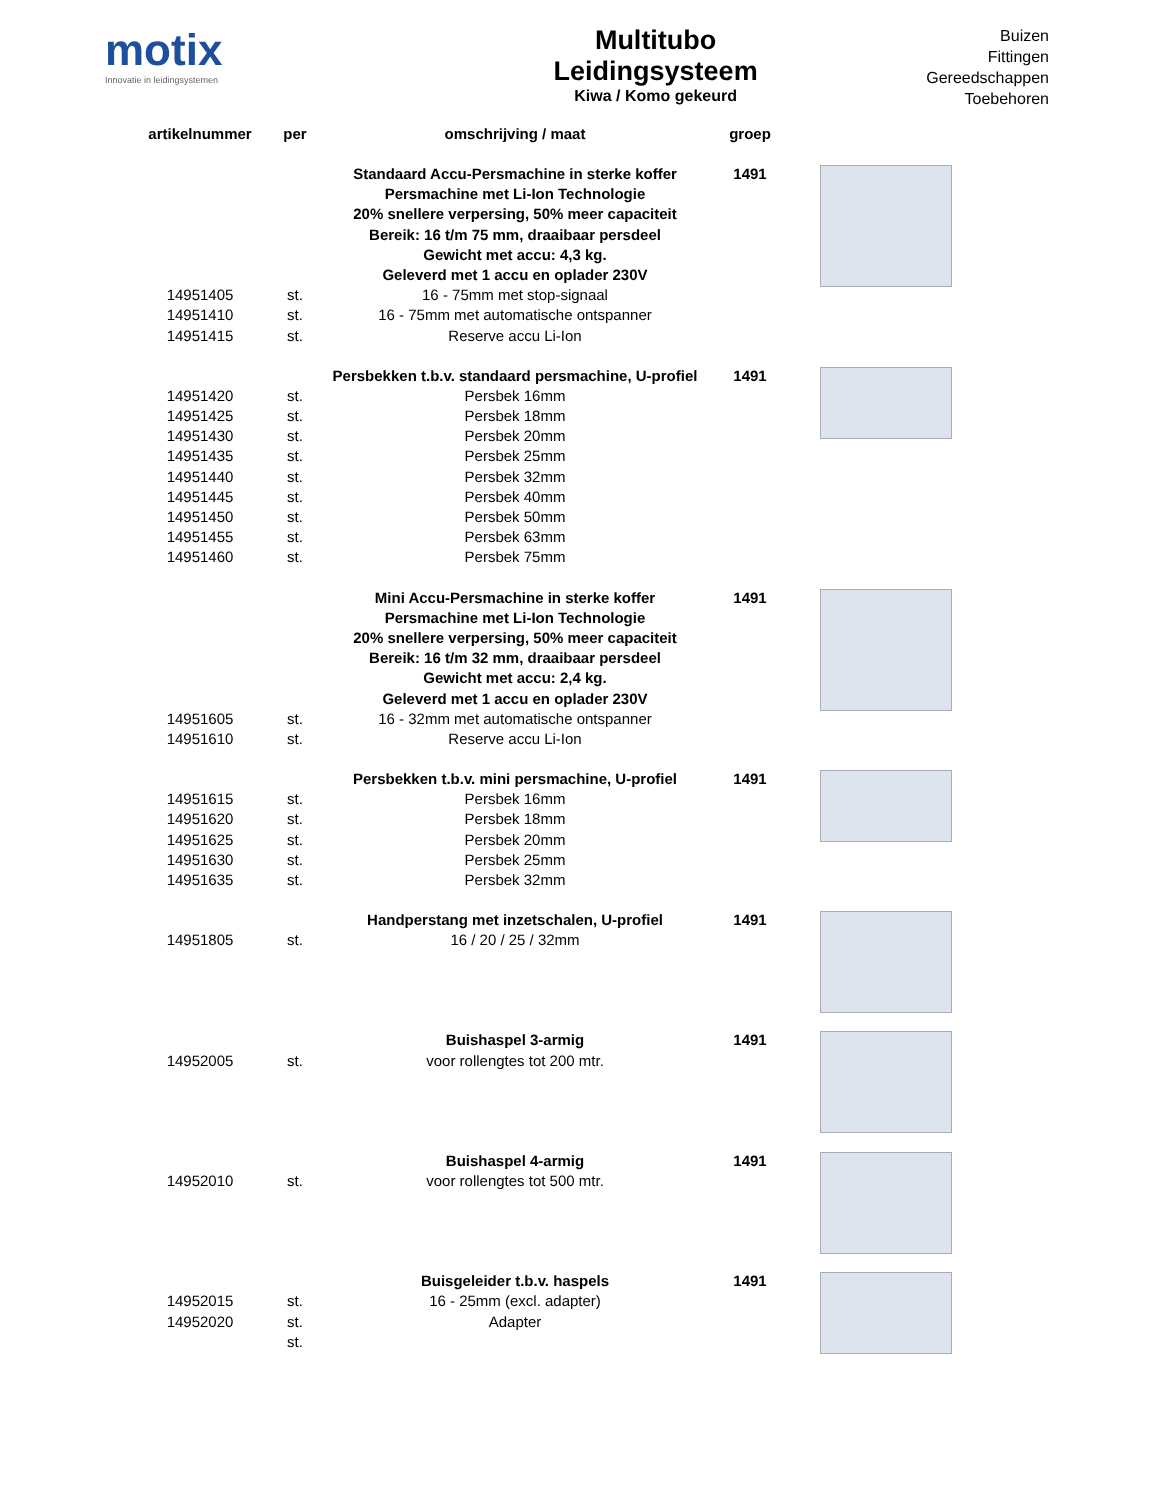motix
Innovatie in leidingsystemen
Multitubo
Leidingsysteem
Kiwa / Komo gekeurd
Buizen
Fittingen
Gereedschappen
Toebehoren
| artikelnummer | per | omschrijving / maat | groep | |
| --- | --- | --- | --- | --- |
| | | Standaard Accu-Persmachine in sterke koffer | 1491 | |
| | | Persmachine met Li-Ion Technologie | | |
| | | 20% snellere verpersing, 50% meer capaciteit | | |
| | | Bereik: 16 t/m 75 mm, draaibaar persdeel | | |
| | | Gewicht met accu: 4,3 kg. | | |
| | | Geleverd met 1 accu en oplader 230V | | |
| 14951405 | st. | 16 - 75mm met stop-signaal | | |
| 14951410 | st. | 16 - 75mm met automatische ontspanner | | |
| 14951415 | st. | Reserve accu Li-Ion | | |
| | | Persbekken t.b.v. standaard persmachine, U-profiel | 1491 | |
| 14951420 | st. | Persbek 16mm | | |
| 14951425 | st. | Persbek 18mm | | |
| 14951430 | st. | Persbek 20mm | | |
| 14951435 | st. | Persbek 25mm | | |
| 14951440 | st. | Persbek 32mm | | |
| 14951445 | st. | Persbek 40mm | | |
| 14951450 | st. | Persbek 50mm | | |
| 14951455 | st. | Persbek 63mm | | |
| 14951460 | st. | Persbek 75mm | | |
| | | Mini Accu-Persmachine in sterke koffer | 1491 | |
| | | Persmachine met Li-Ion Technologie | | |
| | | 20% snellere verpersing, 50% meer capaciteit | | |
| | | Bereik: 16 t/m 32 mm, draaibaar persdeel | | |
| | | Gewicht met accu: 2,4 kg. | | |
| | | Geleverd met 1 accu en oplader 230V | | |
| 14951605 | st. | 16 - 32mm met automatische ontspanner | | |
| 14951610 | st. | Reserve accu Li-Ion | | |
| | | Persbekken t.b.v. mini persmachine, U-profiel | 1491 | |
| 14951615 | st. | Persbek 16mm | | |
| 14951620 | st. | Persbek 18mm | | |
| 14951625 | st. | Persbek 20mm | | |
| 14951630 | st. | Persbek 25mm | | |
| 14951635 | st. | Persbek 32mm | | |
| | | Handperstang met inzetschalen, U-profiel | 1491 | |
| 14951805 | st. | 16 / 20 / 25 / 32mm | | |
| | | Buishaspel 3-armig | 1491 | |
| 14952005 | st. | voor rollengtes tot 200 mtr. | | |
| | | Buishaspel 4-armig | 1491 | |
| 14952010 | st. | voor rollengtes tot 500 mtr. | | |
| | | Buisgeleider t.b.v. haspels | 1491 | |
| 14952015 | st. | 16 - 25mm (excl. adapter) | | |
| 14952020 | st. | Adapter | | |
| | st. | | | |